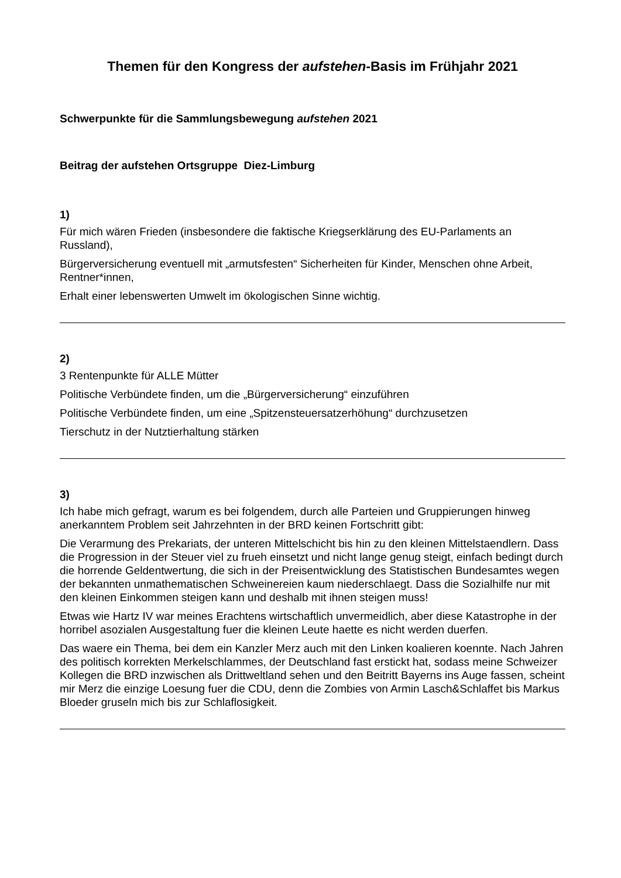Themen für den Kongress der aufstehen-Basis im Frühjahr 2021
Schwerpunkte für die Sammlungsbewegung aufstehen 2021
Beitrag der aufstehen Ortsgruppe Diez-Limburg
1)
Für mich wären Frieden (insbesondere die faktische Kriegserklärung des EU-Parlaments an Russland),
Bürgerversicherung eventuell mit „armutsfesten“ Sicherheiten für Kinder, Menschen ohne Arbeit, Rentner*innen,
Erhalt einer lebenswerten Umwelt im ökologischen Sinne wichtig.
2)
3 Rentenpunkte für ALLE Mütter
Politische Verbündete finden, um die „Bürgerversicherung“ einzuführen
Politische Verbündete finden, um eine „Spitzensteuersatzerhöhung“ durchzusetzen
Tierschutz in der Nutztierhaltung stärken
3)
Ich habe mich gefragt, warum es bei folgendem, durch alle Parteien und Gruppierungen hinweg anerkanntem Problem seit Jahrzehnten in der BRD keinen Fortschritt gibt:
Die Verarmung des Prekariats, der unteren Mittelschicht bis hin zu den kleinen Mittelstaendlern. Dass die Progression in der Steuer viel zu frueh einsetzt und nicht lange genug steigt, einfach bedingt durch die horrende Geldentwertung, die sich in der Preisentwicklung des Statistischen Bundesamtes wegen der bekannten unmathematischen Schweinereien kaum niederschlaegt. Dass die Sozialhilfe nur mit den kleinen Einkommen steigen kann und deshalb mit ihnen steigen muss!
Etwas wie Hartz IV war meines Erachtens wirtschaftlich unvermeidlich, aber diese Katastrophe in der horribel asozialen Ausgestaltung fuer die kleinen Leute haette es nicht werden duerfen.
Das waere ein Thema, bei dem ein Kanzler Merz auch mit den Linken koalieren koennte. Nach Jahren des politisch korrekten Merkelschlammes, der Deutschland fast erstickt hat, sodass meine Schweizer Kollegen die BRD inzwischen als Drittweltland sehen und den Beitritt Bayerns ins Auge fassen, scheint mir Merz die einzige Loesung fuer die CDU, denn die Zombies von Armin Lasch&Schlaffet bis Markus Bloeder gruseln mich bis zur Schlaflosigkeit.